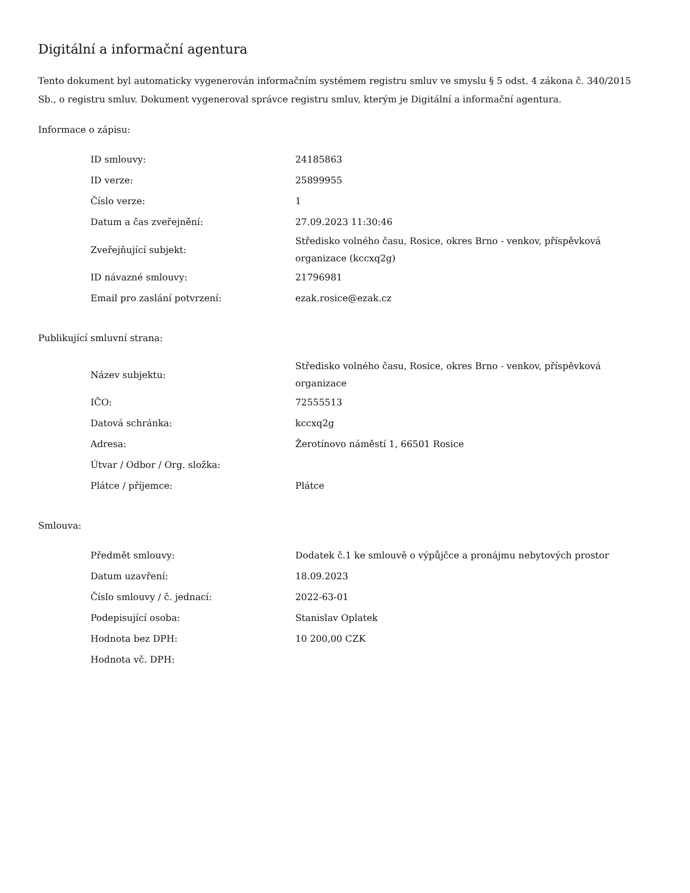Digitální a informační agentura
Tento dokument byl automaticky vygenerován informačním systémem registru smluv ve smyslu § 5 odst. 4 zákona č. 340/2015 Sb., o registru smluv. Dokument vygeneroval správce registru smluv, kterým je Digitální a informační agentura.
Informace o zápisu:
| ID smlouvy: | 24185863 |
| ID verze: | 25899955 |
| Číslo verze: | 1 |
| Datum a čas zveřejnění: | 27.09.2023 11:30:46 |
| Zveřejňující subjekt: | Středisko volného času, Rosice, okres Brno - venkov, příspěvková organizace (kccxq2g) |
| ID návazné smlouvy: | 21796981 |
| Email pro zaslání potvrzení: | ezak.rosice@ezak.cz |
Publikující smluvní strana:
| Název subjektu: | Středisko volného času, Rosice, okres Brno - venkov, příspěvková organizace |
| IČO: | 72555513 |
| Datová schránka: | kccxq2g |
| Adresa: | Žerotínovo náměstí 1, 66501 Rosice |
| Útvar / Odbor / Org. složka: | |
| Plátce / příjemce: | Plátce |
Smlouva:
| Předmět smlouvy: | Dodatek č.1 ke smlouvě o výpůjčce a pronájmu nebytových prostor |
| Datum uzavření: | 18.09.2023 |
| Číslo smlouvy / č. jednací: | 2022-63-01 |
| Podepisující osoba: | Stanislav Oplatek |
| Hodnota bez DPH: | 10 200,00 CZK |
| Hodnota vč. DPH: | |